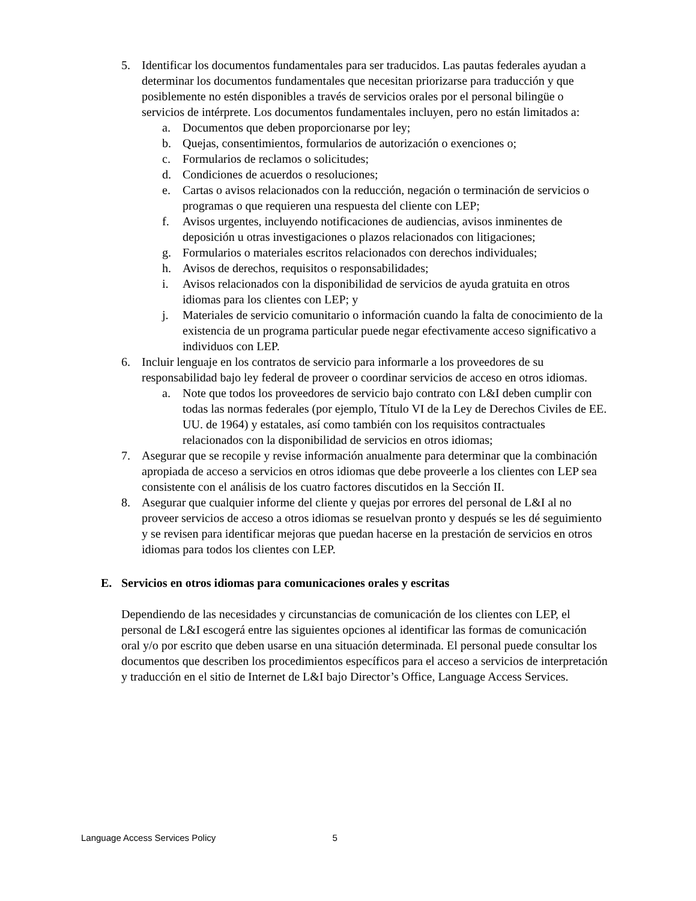5. Identificar los documentos fundamentales para ser traducidos. Las pautas federales ayudan a determinar los documentos fundamentales que necesitan priorizarse para traducción y que posiblemente no estén disponibles a través de servicios orales por el personal bilingüe o servicios de intérprete. Los documentos fundamentales incluyen, pero no están limitados a:
a. Documentos que deben proporcionarse por ley;
b. Quejas, consentimientos, formularios de autorización o exenciones o;
c. Formularios de reclamos o solicitudes;
d. Condiciones de acuerdos o resoluciones;
e. Cartas o avisos relacionados con la reducción, negación o terminación de servicios o programas o que requieren una respuesta del cliente con LEP;
f. Avisos urgentes, incluyendo notificaciones de audiencias, avisos inminentes de deposición u otras investigaciones o plazos relacionados con litigaciones;
g. Formularios o materiales escritos relacionados con derechos individuales;
h. Avisos de derechos, requisitos o responsabilidades;
i. Avisos relacionados con la disponibilidad de servicios de ayuda gratuita en otros idiomas para los clientes con LEP; y
j. Materiales de servicio comunitario o información cuando la falta de conocimiento de la existencia de un programa particular puede negar efectivamente acceso significativo a individuos con LEP.
6. Incluir lenguaje en los contratos de servicio para informarle a los proveedores de su responsabilidad bajo ley federal de proveer o coordinar servicios de acceso en otros idiomas.
a. Note que todos los proveedores de servicio bajo contrato con L&I deben cumplir con todas las normas federales (por ejemplo, Título VI de la Ley de Derechos Civiles de EE. UU. de 1964) y estatales, así como también con los requisitos contractuales relacionados con la disponibilidad de servicios en otros idiomas;
7. Asegurar que se recopile y revise información anualmente para determinar que la combinación apropiada de acceso a servicios en otros idiomas que debe proveerle a los clientes con LEP sea consistente con el análisis de los cuatro factores discutidos en la Sección II.
8. Asegurar que cualquier informe del cliente y quejas por errores del personal de L&I al no proveer servicios de acceso a otros idiomas se resuelvan pronto y después se les dé seguimiento y se revisen para identificar mejoras que puedan hacerse en la prestación de servicios en otros idiomas para todos los clientes con LEP.
E. Servicios en otros idiomas para comunicaciones orales y escritas
Dependiendo de las necesidades y circunstancias de comunicación de los clientes con LEP, el personal de L&I escogerá entre las siguientes opciones al identificar las formas de comunicación oral y/o por escrito que deben usarse en una situación determinada. El personal puede consultar los documentos que describen los procedimientos específicos para el acceso a servicios de interpretación y traducción en el sitio de Internet de L&I bajo Director’s Office, Language Access Services.
Language Access Services Policy 5